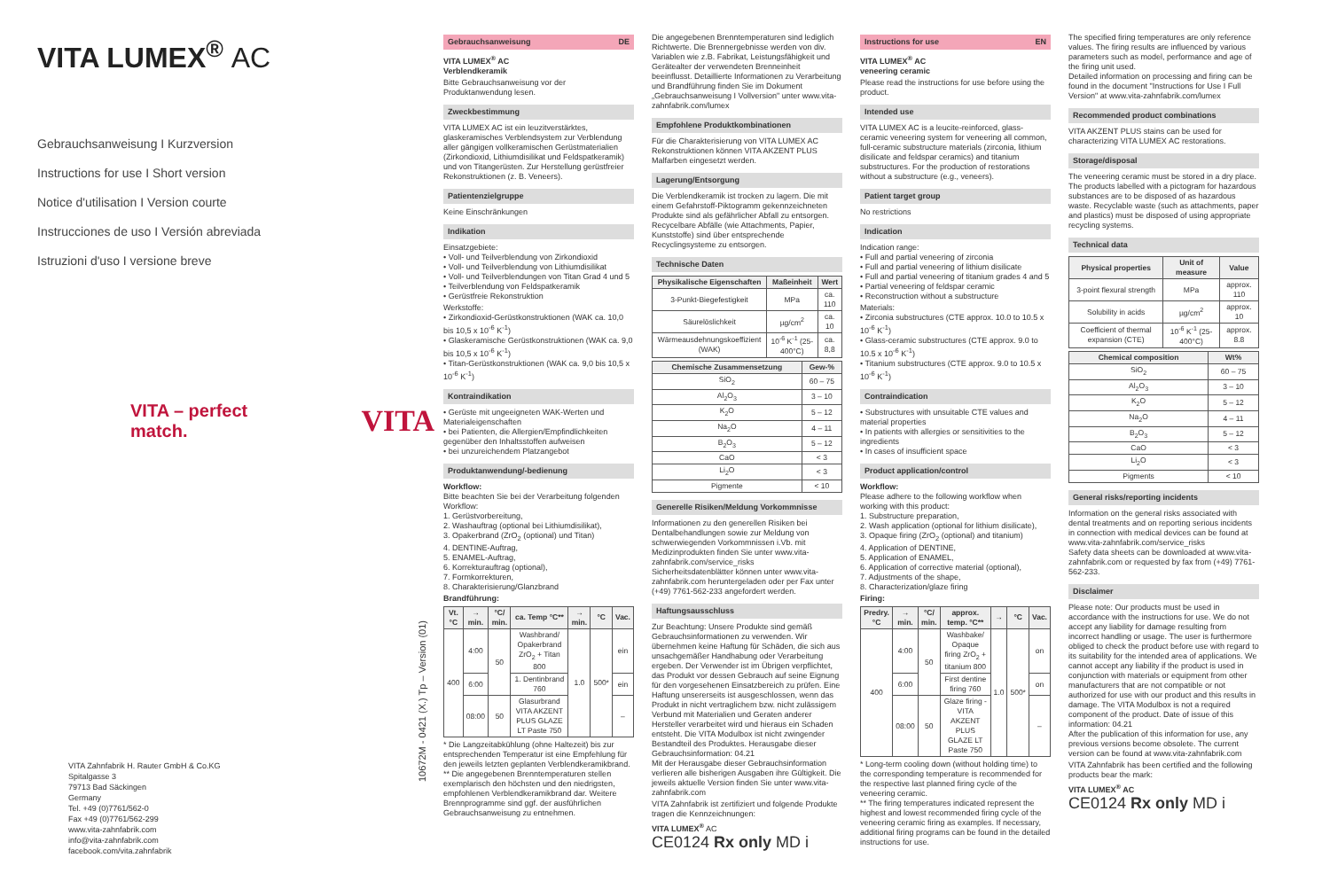VITA LUMEX<sup>®</sup> AC
Gebrauchsanweisung I Kurzversion
Instructions for use I Short version
Notice d'utilisation I Version courte
Instrucciones de uso I Versión abreviada
Istruzioni d'uso I versione breve
VITA – perfect match. VITA
VITA Zahnfabrik H. Rauter GmbH & Co.KG
Spitalgasse 3
79713 Bad Säckingen
Germany
Tel. +49 (0)7761/562-0
Fax +49 (0)7761/562-299
www.vita-zahnfabrik.com
info@vita-zahnfabrik.com
facebook.com/vita.zahnfabrik
10672M - 0421 (X.) Tp – Version (01)
Gebrauchsanweisung DE
VITA LUMEX<sup>®</sup> AC
Verblendkeramik
Bitte Gebrauchsanweisung vor der Produktanwendung lesen.
Zweckbestimmung
VITA LUMEX AC ist ein leuzitverstärktes, glaskeramisches Verblendsystem zur Verblendung aller gängigen vollkeramischen Gerüstmaterialien (Zirkondioxid, Lithiumdisilikat und Feldspatkeramik) und von Titangerüsten. Zur Herstellung gerüstfreier Rekonstruktionen (z. B. Veneers).
Patientenzielgruppe
Keine Einschränkungen
Indikation
Einsatzgebiete:
• Voll- und Teilverblendung von Zirkondioxid
• Voll- und Teilverblendung von Lithiumdisilikat
• Voll- und Teilverblendungen von Titan Grad 4 und 5
• Teilverblendung von Feldspatkeramik
• Gerüstfreie Rekonstruktion
Werkstoffe:
• Zirkondioxid-Gerüstkonstruktionen (WAK ca. 10,0 bis 10,5 x 10<sup>-6</sup> K<sup>-1</sup>)
• Glaskeramische Gerüstkonstruktionen (WAK ca. 9,0 bis 10,5 x 10<sup>-6</sup> K<sup>-1</sup>)
• Titan-Gerüstkonstruktionen (WAK ca. 9,0 bis 10,5 x 10<sup>-6</sup> K<sup>-1</sup>)
Kontraindikation
• Gerüste mit ungeeigneten WAK-Werten und Materialeigenschaften
• bei Patienten, die Allergien/Empfindlichkeiten gegenüber den Inhaltsstoffen aufweisen
• bei unzureichendem Platzangebot
Produktanwendung/-bedienung
Workflow:
Bitte beachten Sie bei der Verarbeitung folgenden Workflow:
1. Gerüstvorbereitung,
2. Washauftrag (optional bei Lithiumdisilikat),
3. Opakerbrand (ZrO<sub>2</sub> (optional) und Titan)
4. DENTINE-Auftrag,
5. ENAMEL-Auftrag,
6. Korrekturauftrag (optional),
7. Formkorrekturen,
8. Charakterisierung/Glanzbrand
Brandführung:
| Vt. °C | → min. | °C/ min. | ca. Temp °C** | → min. | °C | Vac. |
| --- | --- | --- | --- | --- | --- | --- |
| 400 | 4:00 | 50 | Washbrand/ Opakerbrand ZrO<sub>2</sub> + Titan 800 | 1.0 | 500* | ein |
| | 6:00 | | 1. Dentinbrand 760 | | | ein |
| | 08:00 | 50 | Glasurbrand VITA AKZENT PLUS GLAZE LT Paste 750 | | | – |
* Die Langzeitabkühlung (ohne Haltezeit) bis zur entsprechenden Temperatur ist eine Empfehlung für den jeweils letzten geplanten Verblendkeramikbrand.
** Die angegebenen Brenntemperaturen stellen exemplarisch den höchsten und den niedrigsten, empfohlenen Verblendkeramikbrand dar. Weitere Brennprogramme sind ggf. der ausführlichen Gebrauchsanweisung zu entnehmen.
Die angegebenen Brenntemperaturen sind lediglich Richtwerte. Die Brennergebnisse werden von div. Variablen wie z.B. Fabrikat, Leistungsfähigkeit und Gerätealter der verwendeten Brenneinheit beeinflusst. Detaillierte Informationen zu Verarbeitung und Brandführung finden Sie im Dokument „Gebrauchsanweisung I Vollversion" unter www.vita-zahnfabrik.com/lumex
Empfohlene Produktkombinationen
Für die Charakterisierung von VITA LUMEX AC Rekonstruktionen können VITA AKZENT PLUS Malfarben eingesetzt werden.
Lagerung/Entsorgung
Die Verblendkeramik ist trocken zu lagern. Die mit einem Gefahrstoff-Piktogramm gekennzeichneten Produkte sind als gefährlicher Abfall zu entsorgen. Recycelbare Abfälle (wie Attachments, Papier, Kunststoffe) sind über entsprechende Recyclingsysteme zu entsorgen.
Technische Daten
| Physikalische Eigenschaften | Maßeinheit | Wert |
| --- | --- | --- |
| 3-Punkt-Biegefestigkeit | MPa | ca. 110 |
| Säurelöslichkeit | µg/cm<sup>2</sup> | ca. 10 |
| Wärmeausdehnungskoeffizient (WAK) | 10<sup>-6</sup> K<sup>-1</sup> (25-400°C) | ca. 8,8 |
| Chemische Zusammensetzung | Gew-% |
| --- | --- |
| SiO<sub>2</sub> | 60 – 75 |
| Al<sub>2</sub>O<sub>3</sub> | 3 – 10 |
| K<sub>2</sub>O | 5 – 12 |
| Na<sub>2</sub>O | 4 – 11 |
| B<sub>2</sub>O<sub>3</sub> | 5 – 12 |
| CaO | < 3 |
| Li<sub>2</sub>O | < 3 |
| Pigmente | < 10 |
Generelle Risiken/Meldung Vorkommnisse
Informationen zu den generellen Risiken bei Dentalbehandlungen sowie zur Meldung von schwerwiegenden Vorkommnissen i.Vb. mit Medizinprodukten finden Sie unter www.vita-zahnfabrik.com/service_risks
Sicherheitsdatenblätter können unter www.vita-zahnfabrik.com heruntergeladen oder per Fax unter (+49) 7761-562-233 angefordert werden.
Haftungsausschluss
Zur Beachtung: Unsere Produkte sind gemäß Gebrauchsinformationen zu verwenden. Wir übernehmen keine Haftung für Schäden, die sich aus unsachgemäßer Handhabung oder Verarbeitung ergeben. Der Verwender ist im Übrigen verpflichtet, das Produkt vor dessen Gebrauch auf seine Eignung für den vorgesehenen Einsatzbereich zu prüfen. Eine Haftung unsererseits ist ausgeschlossen, wenn das Produkt in nicht vertraglichem bzw. nicht zulässigem Verbund mit Materialien und Geraten anderer Hersteller verarbeitet wird und hieraus ein Schaden entsteht. Die VITA Modulbox ist nicht zwingender Bestandteil des Produktes. Herausgabe dieser Gebrauchsinformation: 04.21
Mit der Herausgabe dieser Gebrauchsinformation verlieren alle bisherigen Ausgaben ihre Gültigkeit. Die jeweils aktuelle Version finden Sie unter www.vita-zahnfabrik.com
VITA Zahnfabrik ist zertifiziert und folgende Produkte tragen die Kennzeichnungen:
VITA LUMEX<sup>®</sup> AC
CE0124 Rx only MD i
Instructions for use EN
VITA LUMEX<sup>®</sup> AC
veneering ceramic
Please read the instructions for use before using the product.
Intended use
VITA LUMEX AC is a leucite-reinforced, glass-ceramic veneering system for veneering all common, full-ceramic substructure materials (zirconia, lithium disilicate and feldspar ceramics) and titanium substructures. For the production of restorations without a substructure (e.g., veneers).
Patient target group
No restrictions
Indication
Indication range:
• Full and partial veneering of zirconia
• Full and partial veneering of lithium disilicate
• Full and partial veneering of titanium grades 4 and 5
• Partial veneering of feldspar ceramic
• Reconstruction without a substructure
Materials:
• Zirconia substructures (CTE approx. 10.0 to 10.5 x 10<sup>-6</sup> K<sup>-1</sup>)
• Glass-ceramic substructures (CTE approx. 9.0 to 10.5 x 10<sup>-6</sup> K<sup>-1</sup>)
• Titanium substructures (CTE approx. 9.0 to 10.5 x 10<sup>-6</sup> K<sup>-1</sup>)
Contraindication
• Substructures with unsuitable CTE values and material properties
• In patients with allergies or sensitivities to the ingredients
• In cases of insufficient space
Product application/control
Workflow:
Please adhere to the following workflow when working with this product:
1. Substructure preparation,
2. Wash application (optional for lithium disilicate),
3. Opaque firing (ZrO<sub>2</sub> (optional) and titanium)
4. Application of DENTINE,
5. Application of ENAMEL,
6. Application of corrective material (optional),
7. Adjustments of the shape,
8. Characterization/glaze firing
Firing:
| Predry. °C | → min. | °C/ min. | approx. temp. °C** | → | °C | Vac. |
| --- | --- | --- | --- | --- | --- | --- |
| 400 | 4:00 | 50 | Washbake/ Opaque firing ZrO<sub>2</sub> + titanium 800 | 1.0 | 500* | on |
| | 6:00 | | First dentine firing 760 | | | on |
| | 08:00 | 50 | Glaze firing - VITA AKZENT PLUS GLAZE LT Paste 750 | | | – |
* Long-term cooling down (without holding time) to the corresponding temperature is recommended for the respective last planned firing cycle of the veneering ceramic.
** The firing temperatures indicated represent the highest and lowest recommended firing cycle of the veneering ceramic firing as examples. If necessary, additional firing programs can be found in the detailed instructions for use.
The specified firing temperatures are only reference values. The firing results are influenced by various parameters such as model, performance and age of the firing unit used.
Detailed information on processing and firing can be found in the document "Instructions for Use I Full Version" at www.vita-zahnfabrik.com/lumex
Recommended product combinations
VITA AKZENT PLUS stains can be used for characterizing VITA LUMEX AC restorations.
Storage/disposal
The veneering ceramic must be stored in a dry place. The products labelled with a pictogram for hazardous substances are to be disposed of as hazardous waste. Recyclable waste (such as attachments, paper and plastics) must be disposed of using appropriate recycling systems.
Technical data
| Physical properties | Unit of measure | Value |
| --- | --- | --- |
| 3-point flexural strength | MPa | approx. 110 |
| Solubility in acids | µg/cm<sup>2</sup> | approx. 10 |
| Coefficient of thermal expansion (CTE) | 10<sup>-6</sup> K<sup>-1</sup> (25-400°C) | approx. 8.8 |
| Chemical composition | Wt% |
| --- | --- |
| SiO<sub>2</sub> | 60 – 75 |
| Al<sub>2</sub>O<sub>3</sub> | 3 – 10 |
| K<sub>2</sub>O | 5 – 12 |
| Na<sub>2</sub>O | 4 – 11 |
| B<sub>2</sub>O<sub>3</sub> | 5 – 12 |
| CaO | < 3 |
| Li<sub>2</sub>O | < 3 |
| Pigments | < 10 |
General risks/reporting incidents
Information on the general risks associated with dental treatments and on reporting serious incidents in connection with medical devices can be found at www.vita-zahnfabrik.com/service_risks
Safety data sheets can be downloaded at www.vita-zahnfabrik.com or requested by fax from (+49) 7761-562-233.
Disclaimer
Please note: Our products must be used in accordance with the instructions for use. We do not accept any liability for damage resulting from incorrect handling or usage. The user is furthermore obliged to check the product before use with regard to its suitability for the intended area of applications. We cannot accept any liability if the product is used in conjunction with materials or equipment from other manufacturers that are not compatible or not authorized for use with our product and this results in damage. The VITA Modulbox is not a required component of the product. Date of issue of this information: 04.21
After the publication of this information for use, any previous versions become obsolete. The current version can be found at www.vita-zahnfabrik.com
VITA Zahnfabrik has been certified and the following products bear the mark:
VITA LUMEX<sup>®</sup> AC
CE0124 Rx only MD i